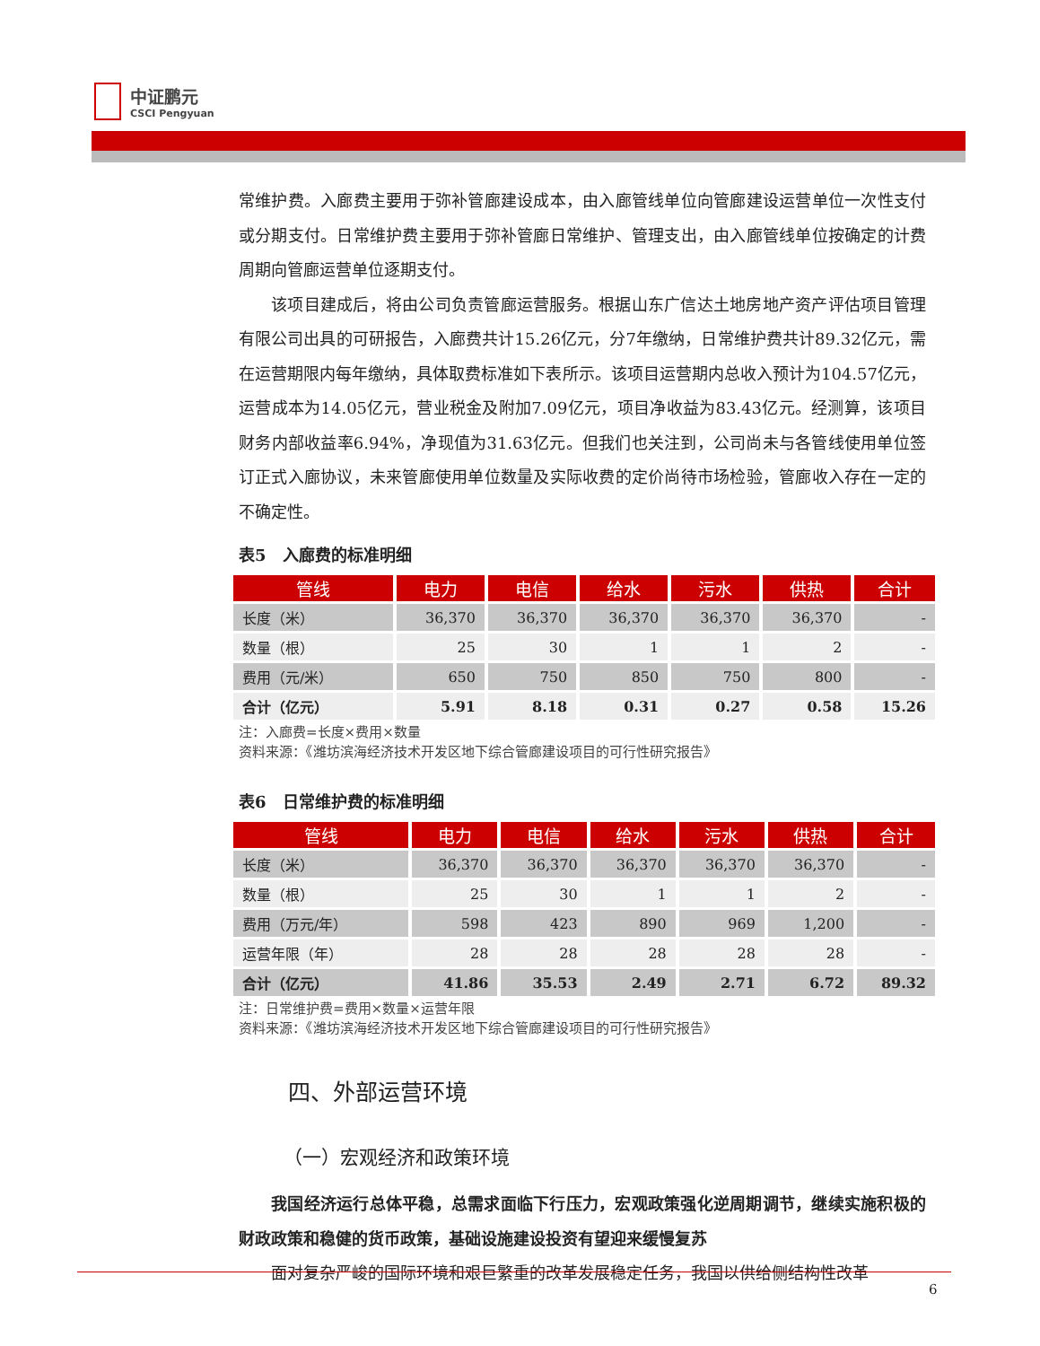中证鹏元
CSCI Pengyuan
常维护费。入廊费主要用于弥补管廊建设成本，由入廊管线单位向管廊建设运营单位一次性支付或分期支付。日常维护费主要用于弥补管廊日常维护、管理支出，由入廊管线单位按确定的计费周期向管廊运营单位逐期支付。
该项目建成后，将由公司负责管廊运营服务。根据山东广信达土地房地产资产评估项目管理有限公司出具的可研报告，入廊费共计15.26亿元，分7年缴纳，日常维护费共计89.32亿元，需在运营期限内每年缴纳，具体取费标准如下表所示。该项目运营期内总收入预计为104.57亿元，运营成本为14.05亿元，营业税金及附加7.09亿元，项目净收益为83.43亿元。经测算，该项目财务内部收益率6.94%，净现值为31.63亿元。但我们也关注到，公司尚未与各管线使用单位签订正式入廊协议，未来管廊使用单位数量及实际收费的定价尚待市场检验，管廊收入存在一定的不确定性。
表5　入廊费的标准明细
| 管线 | 电力 | 电信 | 给水 | 污水 | 供热 | 合计 |
| --- | --- | --- | --- | --- | --- | --- |
| 长度（米） | 36,370 | 36,370 | 36,370 | 36,370 | 36,370 | - |
| 数量（根） | 25 | 30 | 1 | 1 | 2 | - |
| 费用（元/米） | 650 | 750 | 850 | 750 | 800 | - |
| 合计（亿元） | 5.91 | 8.18 | 0.31 | 0.27 | 0.58 | 15.26 |
注：入廊费=长度×费用×数量
资料来源：《潍坊滨海经济技术开发区地下综合管廊建设项目的可行性研究报告》
表6　日常维护费的标准明细
| 管线 | 电力 | 电信 | 给水 | 污水 | 供热 | 合计 |
| --- | --- | --- | --- | --- | --- | --- |
| 长度（米） | 36,370 | 36,370 | 36,370 | 36,370 | 36,370 | - |
| 数量（根） | 25 | 30 | 1 | 1 | 2 | - |
| 费用（万元/年） | 598 | 423 | 890 | 969 | 1,200 | - |
| 运营年限（年） | 28 | 28 | 28 | 28 | 28 | - |
| 合计（亿元） | 41.86 | 35.53 | 2.49 | 2.71 | 6.72 | 89.32 |
注：日常维护费=费用×数量×运营年限
资料来源：《潍坊滨海经济技术开发区地下综合管廊建设项目的可行性研究报告》
四、外部运营环境
（一）宏观经济和政策环境
我国经济运行总体平稳，总需求面临下行压力，宏观政策强化逆周期调节，继续实施积极的财政政策和稳健的货币政策，基础设施建设投资有望迎来缓慢复苏
面对复杂严峻的国际环境和艰巨繁重的改革发展稳定任务，我国以供给侧结构性改革
6